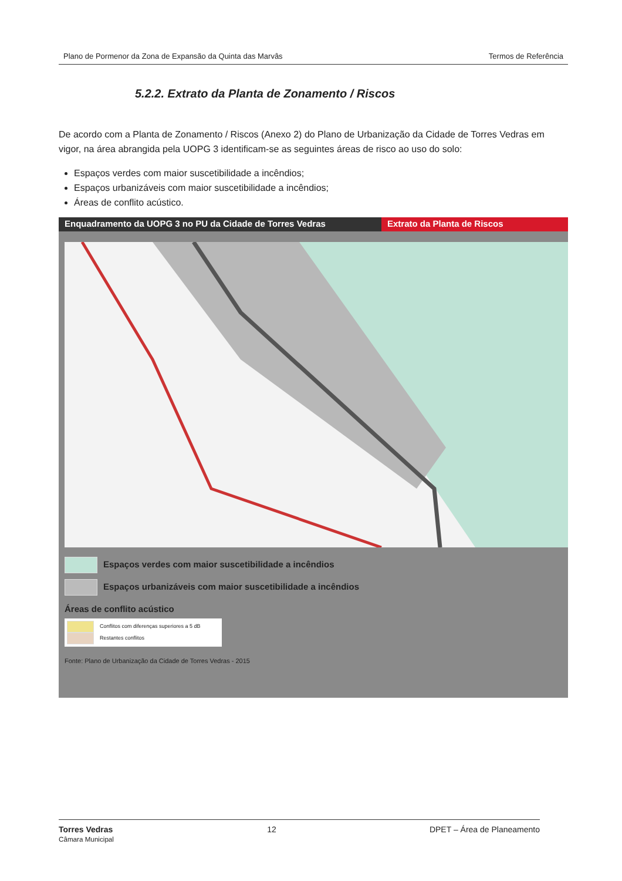Plano de Pormenor da Zona de Expansão da Quinta das Marvâs Termos de Referência
5.2.2. Extrato da Planta de Zonamento / Riscos
De acordo com a Planta de Zonamento / Riscos (Anexo 2) do Plano de Urbanização da Cidade de Torres Vedras em vigor, na área abrangida pela UOPG 3 identificam-se as seguintes áreas de risco ao uso do solo:
Espaços verdes com maior suscetibilidade a incêndios;
Espaços urbanizáveis com maior suscetibilidade a incêndios;
Áreas de conflito acústico.
Enquadramento da UOPG 3 no PU da Cidade de Torres Vedras Extrato da Planta de Riscos
Espaços verdes com maior suscetibilidade a incêndios
Espaços urbanizáveis com maior suscetibilidade a incêndios
Áreas de conflito acústico
Conflitos com diferenças superiores a 5 dB
Restantes conflitos
Fonte: Plano de Urbanização da Cidade de Torres Vedras - 2015
Torres Vedras
Câmara Municipal 12 DPET – Área de Planeamento